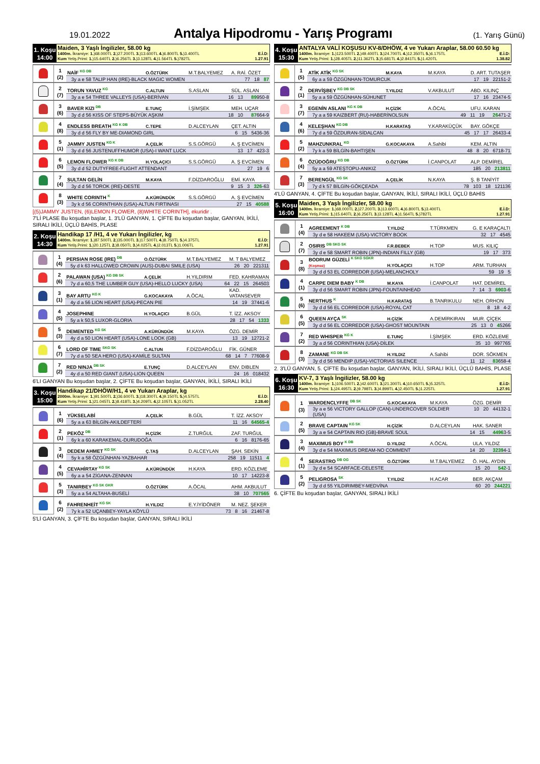19.01.2022
Antalya Hipodromu - Yarış Programı
(1. Yarış Günü)
1. Koşu
14:00
Maiden, 3 Yaşlı İngilizler, 58.00 kg
1400m. İkramiye: 1.)68.000TL 2.)27.200TL 3.)13.600TL 4.)6.800TL 5.)3.400TL E.İ.D:
Kum Yetiş.Primi: 1.)15.640TL 2.)6.256TL 3.)3.128TL 4.)1.564TL 5.)782TL 1.27.91
| | 1 (2) | NAİF <sup>KG DB</sup> | O.ÖZTÜRK | M.T.BALYEMEZ | A. RAİ. ÖZET |
| | | 3y a e 58 TALIP HAN (IRE)-BLACK MAGIC WOMEN 77 18 87 | | | |
| | 2 (7) | TORUN YAVUZ <sup>KG</sup> | C.ALTUN | S.ASLAN | SÜL. ASLAN |
| | | 3y a e 54 THREE VALLEYS (USA)-BERİVAN 16 13 89 950-8 | | | |
| | 3 (6) | BAVER KIZI <sup>DB</sup> | E.TUNÇ | İ.ŞİMŞEK | MEH. UÇAR |
| | | 3y d d 56 KISS OF STEPS-BÜYÜK AŞKIM 18 10 87 664-9 | | | |
| | 4 (8) | ENDLESS BREATH <sup>KG K DB</sup> | C.TEPE | D.ALCEYLAN | ÇET. ALTIN |
| | | 3y d d 56 FLY BY ME-DIAMOND GIRL 6 15 5436-36 | | | |
| | 5 (1) | JAMMY JUSTEN <sup>KG K</sup> | A.ÇELİK | S.S.GÖRGÜ | A. Ş EVCİMEN |
| | | 3y d d 56 JUSTENUFFHUMOR (USA)-I WANT LUCK 13 17 423-3 | | | |
| | 6 (5) | LEMON FLOWER <sup>KG K DB</sup> | H.YOLAÇICI | S.S.GÖRGÜ | A. Ş EVCİMEN |
| | | 3y d d 52 DUTYFREE-FLIGHT ATTENDANT 27 19 6 | | | |
| | 7 (4) | SULTAN GELİN | M.KAYA | F.DİZDAROĞLU | EMİ. KAYA |
| | | 3y d d 56 TOROK (IRE)-DESTE 9 15 3 326 -63 | | | |
| | 8 (3) | WHITE CORINTH <sup>K</sup> | A.KÜRÜNDÜK | S.S.GÖRGÜ | A. Ş EVCİMEN |
| | | 3y k d 56 CORINTHIAN (USA)-ALTUN FIRTINASI 27 15 40588 | | | |
[(5)JAMMY JUSTEN, (6)LEMON FLOWER, (8)WHITE CORINTH], ekuridir .
7'Lİ PLASE Bu koşudan başlar, 1. 3'LÜ GANYAN, 1. ÇİFTE Bu koşudan başlar, GANYAN, İKİLİ, SIRALI İKİLİ, ÜÇLÜ BAHİS, PLASE
2. Koşu
14:30
Handikap 17 /H1, 4 ve Yukarı İngilizler, kg
1400m. İkramiye: 1.)87.500TL 2.)35.000TL 3.)17.500TL 4.)8.750TL 5.)4.375TL E.İ.D:
Kum Yetiş.Primi: 1.)20.125TL 2.)8.050TL 3.)4.025TL 4.)2.013TL 5.)1.006TL 1.27.91
| | 1 (4) | PERSIAN ROSE (IRE) <sup>DB</sup> | O.ÖZTÜRK | M.T.BALYEMEZ | M. T BALYEMEZ |
| | | 5y d k 63 HALLOWED CROWN (AUS)-DUBAI SMILE (USA) 26 20 221311 | | | |
| | 2 (6) | PALAWAN (USA) <sup>KG DB SK</sup> | A.ÇELİK | H.YILDIRIM | FED. KAHRAMAN |
| | | 7y d a 60,5 THE LUMBER GUY (USA)-HELLO LUCKY (USA) 64 22 15 264503 | | | |
| | 3 (1) | BAY ARTU <sup>KG K</sup> | G.KOCAKAYA | A.ÖCAL | KAD. VATANSEVER |
| | | 4y d a 56 LION HEART (USA)-PECAN PIE 14 19 37441-6 | | | |
| | 4 (5) | JOSEPHINE | H.YOLAÇICI | B.GÜL | T. İZZ. AKSOY |
| | | 5y a k 50,5 LUXOR-GLORIA 28 17 54 1333 | | | |
| | 5 (3) | DEMENTED <sup>KG SK</sup> | A.KÜRÜNDÜK | M.KAYA | ÖZG. DEMİR |
| | | 4y d a 50 LION HEART (USA)-LONE LOOK (GB) 13 19 12721-2 | | | |
| | 6 (7) | LORD OF TIME <sup>SKG SK</sup> | C.ALTUN | F.DİZDAROĞLU | FİK. GÜNER |
| | | 7y d a 50 SEA HERO (USA)-KAMİLE SULTAN 68 14 7 77608-9 | | | |
| | 7 (2) | RED NINJA <sup>DB SK</sup> | E.TUNÇ | D.ALCEYLAN | ENV. DIBLEN |
| | | 4y d a 50 RED GIANT (USA)-LION QUEEN 24 16 018432 | | | |
6'LI GANYAN Bu koşudan başlar, 2. ÇİFTE Bu koşudan başlar, GANYAN, İKİLİ, SIRALI İKİLİ
3. Koşu
15:00
Handikap 21/DHÖW/H1, 4 ve Yukarı Araplar, kg
2000m. İkramiye: 1.)91.500TL 2.)36.600TL 3.)18.300TL 4.)9.150TL 5.)4.575TL E.İ.D:
Kum Yetiş.Primi: 1.)21.045TL 2.)8.418TL 3.)4.209TL 4.)2.105TL 5.)1.052TL 2.28.40
| | 1 (6) | YÜKSELABİ | A.ÇELİK | B.GÜL | T. İZZ. AKSOY |
| | | 5y a a 63 BİLGİN-AKILDEFTERİ 11 16 64565-4 | | | |
| | 2 (1) | PEKÖZ <sup>DB</sup> | H.ÇİZİK | Z.TURĞUL | ZAF. TURĞUL |
| | | 6y k a 60 KARAKEMAL-DURUDOĞA 6 16 8176-65 | | | |
| | 3 (4) | DEDEM AHMET <sup>KG SK</sup> | Ç.TAŞ | D.ALCEYLAN | ŞAH. SEKİN |
| | | 5y k a 58 ÖZGÜNHAN-YAZBAHAR 258 19 11511 4 | | | |
| | 4 (5) | CEVAHİRTAY <sup>KG SK</sup> | A.KÜRÜNDÜK | H.KAYA | ERD. KÖZLEME |
| | | 6y a a 54 ZİGANA-ZENNAN 10 17 14223-8 | | | |
| | 5 (3) | TANIRBEY <sup>KG SK GKR</sup> | O.ÖZTÜRK | A.ÖCAL | AHM. AKBULUT |
| | | 5y a a 54 ALTAHA-BUSELİ 38 10 707565 | | | |
| | 6 (2) | FAHRENHEİT <sup>KG SK</sup> | H.YILDIZ | E.Y.İYİDÖNER | M. NEZ. ŞEKER |
| | | 7y k a 52 UÇANBEY-YAYLA KÖYLÜ 73 8 16 21467-8 | | | |
5'Lİ GANYAN, 3. ÇİFTE Bu koşudan başlar, GANYAN, SIRALI İKİLİ
4. Koşu
15:30
ANTALYA VALİ KOŞUSU KV-8/DHÖW, 4 ve Yukarı Araplar, 58.00 60.50 kg
1400m. İkramiye: 1.)123.500TL 2.)49.400TL 3.)24.700TL 4.)12.350TL 5.)6.175TL E.İ.D:
Kum Yetiş.Primi: 1.)28.405TL 2.)11.362TL 3.)5.681TL 4.)2.841TL 5.)1.420TL 1.38.82
| | 1 (5) | ATİK ATİK <sup>KG SK</sup> | M.KAYA | M.KAYA | D. ART. TUTAŞER |
| | | 6y a a 59 ÖZGÜNHAN-TOMURCUK 17 19 22151-2 | | | |
| | 2 (1) | DERVİŞBEY <sup>KG DB SK</sup> | T.YILDIZ | V.AKBULUT | ABD. KILINÇ |
| | | 5y a a 59 ÖZGÜNHAN-SÜHUNET 17 16 23474-5 | | | |
| | 3 (7) | EGENİN ASLANI <sup>KG K DB</sup> | H.ÇİZİK | A.ÖCAL | UFU. KARAN |
| | | 7y a a 59 KAIZBERT (RU)-HABERİNOLSUN 49 11 19 26 471-2 | | | |
| | 4 (6) | KELEŞHAN <sup>KG DB</sup> | H.KARATAŞ | Y.KARAKÜÇÜK | BAY. GÖKÇE |
| | | 7y d a 59 ÖZDURAN-SİDALCAN 45 17 17 26433-4 | | | |
| | 5 (2) | MAHZUNKRAL <sup>KG</sup> | G.KOCAKAYA | A.Sahibi | KEM. ALTIN |
| | | 7y k a 59 BİLGİN-BAHTIŞEN 48 8 20 6718-71 | | | |
| | 6 (4) | ÖZÜDOĞRU <sup>KG DB</sup> | O.ÖZTÜRK | İ.CANPOLAT | ALP. DEMİREL |
| | | 5y a a 59 ATEŞTOPU-ANIKIZ 185 20 213811 | | | |
| | 7 (3) | BERENGÜL <sup>KG SK</sup> | A.ÇELİK | N.KAYA | Ş. B TANİYİT |
| | | 7y d k 57 BİLGİN-GÖKÇEADA 78 103 18 121136 | | | |
4'LÜ GANYAN, 4. ÇİFTE Bu koşudan başlar, GANYAN, İKİLİ, SIRALI İKİLİ, ÜÇLÜ BAHİS
5. Koşu
16:00
Maiden, 3 Yaşlı İngilizler, 58.00 kg
1400m. İkramiye: 1.)68.000TL 2.)27.200TL 3.)13.600TL 4.)6.800TL 5.)3.400TL E.İ.D:
Kum Yetiş.Primi: 1.)15.640TL 2.)6.256TL 3.)3.128TL 4.)1.564TL 5.)782TL 1.27.91
| | 1 (4) | AGREEMENT <sup>K DB</sup> | T.YILDIZ | T.TÜRKMEN | G. E KARAÇALTI |
| | | 3y d e 58 HAKEEM (USA)-VICTORY BOOK 32 17 4545 | | | |
| | 2 (7) | OSIRIS <sup>DB SKG SK</sup> | F.R.BEBEK | H.TOP | MUS. KILIÇ |
| | | 3y d e 58 SMART ROBIN (JPN)-INDIAN FILLY (GB) 19 17 373 | | | |
| | 3 (8) | BODRUM GÜZELİ <sup>K SKG SGKR</sup> (Koşmaz) | H.YOLAÇICI | H.TOP | ARM. TURHAN |
| | | 3y d d 53 EL CORREDOR (USA)-MELANCHOLY 59 19 5 | | | |
| | 4 (1) | CARPE DIEM BABY <sup>K DB</sup> | M.KAYA | İ.CANPOLAT | HAT. DEMİREL |
| | | 3y d d 56 SMART ROBIN (JPN)-FOUNTAINHEAD 7 14 3 6903 -6 | | | |
| | 5 (6) | NERTHUS <sup>K</sup> | H.KARATAŞ | B.TANRIKULU | NEH. ORHON |
| | | 3y d d 56 EL CORREDOR (USA)-ROYAL CAT 8 18 4-2 | | | |
| | 6 (5) | QUEEN AYÇA <sup>SK</sup> | H.ÇİZİK | A.DEMİRKIRAN | MUR. ÇİÇEK |
| | | 3y d d 56 EL CORREDOR (USA)-GHOST MOUNTAIN 25 13 0 4 5266 | | | |
| | 7 (2) | RED WHISPER <sup>KG K</sup> | E.TUNÇ | İ.ŞİMŞEK | ERD. KÖZLEME |
| | | 3y a d 56 CORINTHIAN (USA)-DİLEK 35 10 997765 | | | |
| | 8 (3) | ZAMANE <sup>KG DB SK</sup> | H.YILDIZ | A.Sahibi | DOR. SÖKMEN |
| | | 3y d d 56 MENDIP (USA)-VICTORIAS SILENCE 11 12 83 658-4 | | | |
2. 3'LÜ GANYAN, 5. ÇİFTE Bu koşudan başlar, GANYAN, İKİLİ, SIRALI İKİLİ, ÜÇLÜ BAHİS, PLASE
6. Koşu
16:30
KV-7, 3 Yaşlı İngilizler, 58.00 kg
1400m. İkramiye: 1.)106.500TL 2.)42.600TL 3.)21.300TL 4.)10.650TL 5.)5.325TL E.İ.D:
Kum Yetiş.Primi: 1.)24.495TL 2.)9.798TL 3.)4.899TL 4.)2.450TL 5.)1.225TL 1.27.91
| | 1 (3) | WARDENCLYFFE <sup>DB SK</sup> | G.KOCAKAYA | M.KAYA | ÖZG. DEMİR |
| | | 3y a e 56 VICTORY GALLOP (CAN)-UNDERCOVER SOLDIER (USA) 10 20 44132-1 | | | |
| | 2 (5) | BRAVE CAPTAIN <sup>KG SK</sup> | H.ÇİZİK | D.ALCEYLAN | HAK. SANER |
| | | 3y a e 54 CAPTAIN RIO (GB)-BRAVE SOUL 14 15 4496 3-5 | | | |
| | 3 (4) | MAXIMUS BOY <sup>K DB</sup> | D.YILDIZ | A.ÖCAL | ULA. YILDIZ |
| | | 3y d e 54 MAXIMUS DREAM-NO COMMENT 14 20 3239 4-1 | | | |
| | 4 (1) | SERASTRO <sup>DB OG</sup> | O.ÖZTÜRK | M.T.BALYEMEZ | Ö. HAL. AYDIN |
| | | 3y d e 54 SCARFACE-CELESTE 15 20 542 -1 | | | |
| | 5 (2) | PELIGROSA <sup>SK</sup> | T.YILDIZ | H.ACAR | BER. AKÇAM |
| | | 3y d d 55 YILDIRIMBEY-MEDVİNA 60 20 244221 | | | |
6. ÇİFTE Bu koşudan başlar, GANYAN, SIRALI İKİLİ